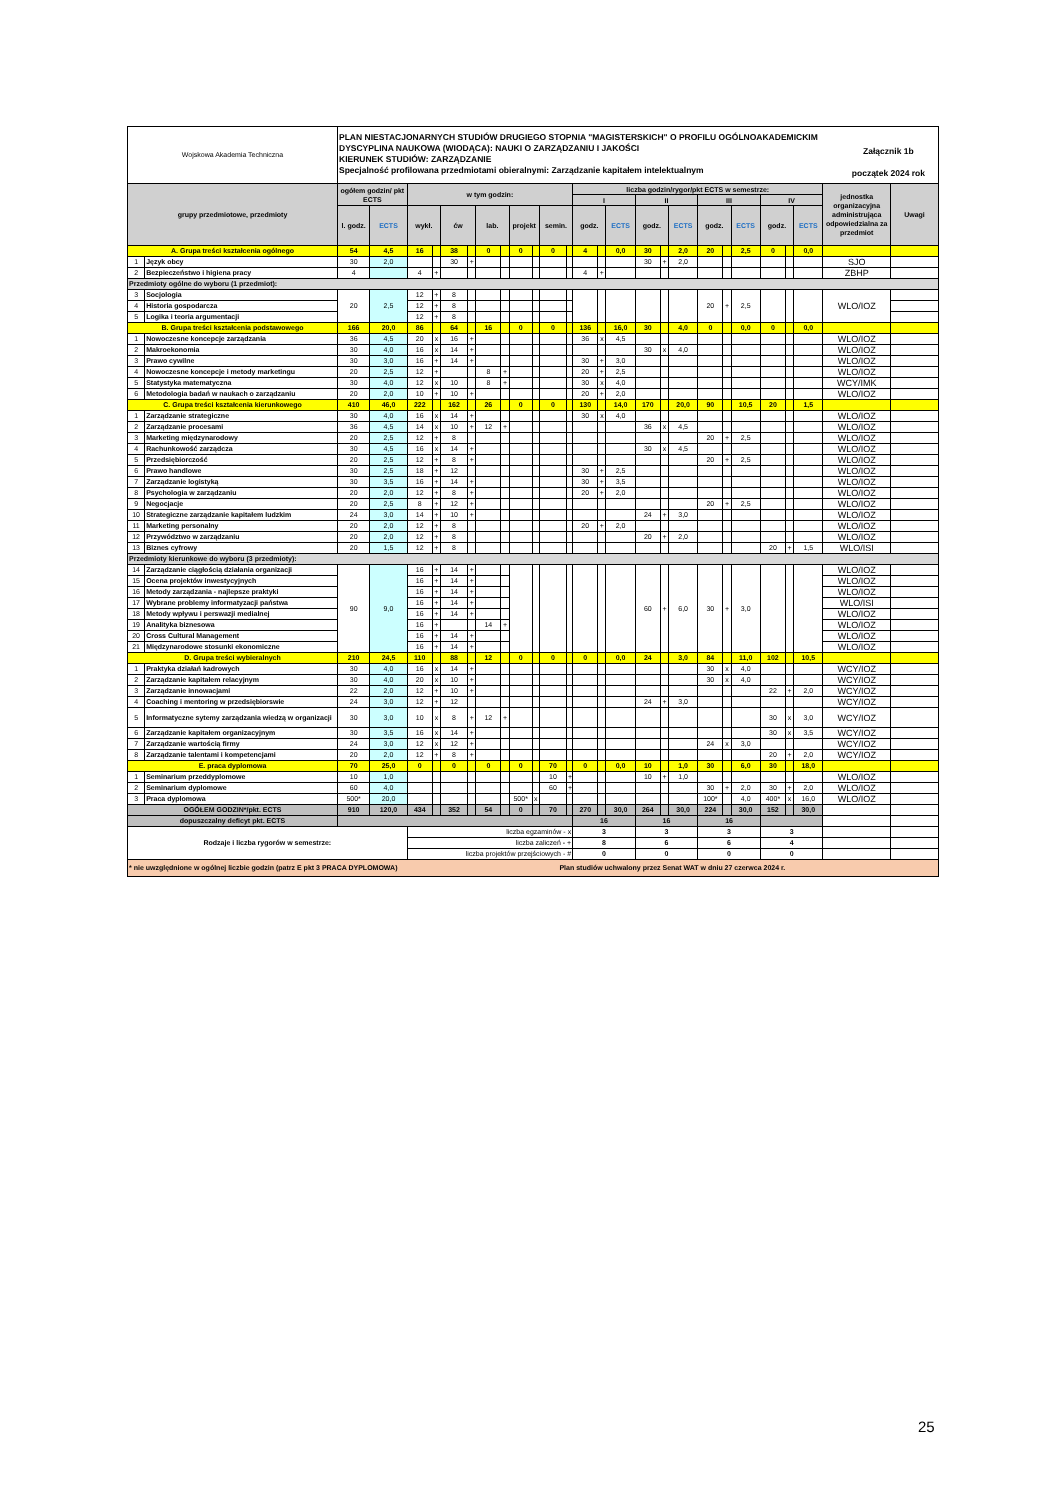| Wojskowa Akademia Techniczna | | PLAN NIESTACJONARNYCH STUDIÓW DRUGIEGO STOPNIA "MAGISTERSKICH" O PROFILU OGÓLNOAKADEMICKIM DYSCYPLINA NAUKOWA (WIODĄCA): NAUKI O ZARZĄDZANIU I JAKOŚCI KIERUNEK STUDIÓW: ZARZĄDZANIE Specjalność profilowana przedmiotami obieralnymi: Zarządzanie kapitałem intelektualnym Załącznik 1b początek 2024 rok | | | | | | | | | | | | | | | | | | | | | | | | | |
| grupy przedmiotowe, przedmioty | | ogółem godzin/ pkt ECTS | | w tym godzin: | | | | | | | | | | liczba godzin/rygor/pkt ECTS w semestrze: | | | | | | | | | | | | jednostka organizacyjna administrująca odpowiedzialna za przedmiot | Uwagi |
| | | | | | | | | | | | | | | I | | | II | | | III | | | IV | | | | |
| | | l. godz. | ECTS | wykł. | | ćw | | lab. | | projekt | | semin. | | godz. | | ECTS | godz. | | ECTS | godz. | | ECTS | godz. | | ECTS | | |
| A. Grupa treści kształcenia ogólnego | | 54 | 4,5 | 16 | | 38 | | 0 | | 0 | | 0 | | 4 | | 0,0 | 30 | | 2,0 | 20 | | 2,5 | 0 | | 0,0 | | |
| 1 | Język obcy | 30 | 2,0 | | | 30 | + | | | | | | | | | | 30 | + | 2,0 | | | | | | | SJO | |
| 2 | Bezpieczeństwo i higiena pracy | 4 | | 4 | + | | | | | | | | | 4 | + | | | | | | | | | | | ZBHP | |
| Przedmioty ogólne do wyboru (1 przedmiot): | | | | | | | | | | | | | | | | | | | | | | | | | | | |
| 3 | Socjologia | 20 | 2,5 | 12 | + | 8 | | | | | | | | | | | | | | 20 | + | 2,5 | | | | WLO/IOZ | |
| 4 | Historia gospodarcza | | | 12 | + | 8 | | | | | | | | | | | | | | | | | | | | | |
| 5 | Logika i teoria argumentacji | | | 12 | + | 8 | | | | | | | | | | | | | | | | | | | | | |
| B. Grupa treści kształcenia podstawowego | | 166 | 20,0 | 86 | | 64 | | 16 | | 0 | | 0 | | 136 | | 16,0 | 30 | | 4,0 | 0 | | 0,0 | 0 | | 0,0 | | |
| 1 | Nowoczesne koncepcje zarządzania | 36 | 4,5 | 20 | x | 16 | + | | | | | | | 36 | x | 4,5 | | | | | | | | | | WLO/IOZ | |
| 2 | Makroekonomia | 30 | 4,0 | 16 | x | 14 | + | | | | | | | | | | 30 | x | 4,0 | | | | | | | WLO/IOZ | |
| 3 | Prawo cywilne | 30 | 3,0 | 16 | + | 14 | + | | | | | | | 30 | + | 3,0 | | | | | | | | | | WLO/IOZ | |
| 4 | Nowoczesne koncepcje i metody marketingu | 20 | 2,5 | 12 | + | | | 8 | + | | | | | 20 | + | 2,5 | | | | | | | | | | WLO/IOZ | |
| 5 | Statystyka matematyczna | 30 | 4,0 | 12 | x | 10 | | 8 | + | | | | | 30 | x | 4,0 | | | | | | | | | | WCY/IMK | |
| 6 | Metodologia badań w naukach o zarządzaniu | 20 | 2,0 | 10 | + | 10 | + | | | | | | | 20 | + | 2,0 | | | | | | | | | | WLO/IOZ | |
| C. Grupa treści kształcenia kierunkowego | | 410 | 46,0 | 222 | | 162 | | 26 | | 0 | | 0 | | 130 | | 14,0 | 170 | | 20,0 | 90 | | 10,5 | 20 | | 1,5 | | |
| 1 | Zarządzanie strategiczne | 30 | 4,0 | 16 | x | 14 | + | | | | | | | 30 | x | 4,0 | | | | | | | | | | WLO/IOZ | |
| 2 | Zarządzanie procesami | 36 | 4,5 | 14 | x | 10 | + | 12 | + | | | | | | | | 36 | x | 4,5 | | | | | | | WLO/IOZ | |
| 3 | Marketing międzynarodowy | 20 | 2,5 | 12 | + | 8 | | | | | | | | | | | | | | 20 | + | 2,5 | | | | WLO/IOZ | |
| 4 | Rachunkowość zarządcza | 30 | 4,5 | 16 | x | 14 | + | | | | | | | | | | 30 | x | 4,5 | | | | | | | WLO/IOZ | |
| 5 | Przedsiębiorczość | 20 | 2,5 | 12 | + | 8 | + | | | | | | | | | | | | | 20 | + | 2,5 | | | | WLO/IOZ | |
| 6 | Prawo handlowe | 30 | 2,5 | 18 | + | 12 | | | | | | | | 30 | + | 2,5 | | | | | | | | | | WLO/IOZ | |
| 7 | Zarządzanie logistyką | 30 | 3,5 | 16 | + | 14 | + | | | | | | | 30 | + | 3,5 | | | | | | | | | | WLO/IOZ | |
| 8 | Psychologia w zarządzaniu | 20 | 2,0 | 12 | + | 8 | + | | | | | | | 20 | + | 2,0 | | | | | | | | | | WLO/IOZ | |
| 9 | Negocjacje | 20 | 2,5 | 8 | + | 12 | + | | | | | | | | | | | | | 20 | + | 2,5 | | | | WLO/IOZ | |
| 10 | Strategiczne zarządzanie kapitałem ludzkim | 24 | 3,0 | 14 | + | 10 | + | | | | | | | | | | 24 | + | 3,0 | | | | | | | WLO/IOZ | |
| 11 | Marketing personalny | 20 | 2,0 | 12 | + | 8 | | | | | | | | 20 | + | 2,0 | | | | | | | | | | WLO/IOZ | |
| 12 | Przywództwo w zarządzaniu | 20 | 2,0 | 12 | + | 8 | | | | | | | | | | | 20 | + | 2,0 | | | | | | | WLO/IOZ | |
| 13 | Biznes cyfrowy | 20 | 1,5 | 12 | + | 8 | | | | | | | | | | | | | | | | | 20 | + | 1,5 | WLO/ISI | |
| Przedmioty kierunkowe do wyboru (3 przedmioty): | | | | | | | | | | | | | | | | | | | | | | | | | | | |
| 14 | Zarządzanie ciągłością działania organizacji | 90 | 9,0 | 16 | + | 14 | + | | | | | | | | | | 60 | + | 6,0 | 30 | + | 3,0 | | | | WLO/IOZ | |
| 15 | Ocena projektów inwestycyjnych | | | 16 | + | 14 | + | | | | | | | | | | | | | | | | | | | WLO/IOZ | |
| 16 | Metody zarządzania - najlepsze praktyki | | | 16 | + | 14 | + | | | | | | | | | | | | | | | | | | | WLO/IOZ | |
| 17 | Wybrane problemy informatyzacji państwa | | | 16 | + | 14 | + | | | | | | | | | | | | | | | | | | | WLO/ISI | |
| 18 | Metody wpływu i perswazji medialnej | | | 16 | + | 14 | + | | | | | | | | | | | | | | | | | | | WLO/IOZ | |
| 19 | Analityka biznesowa | | | 16 | + | | | 14 | + | | | | | | | | | | | | | | | | | WLO/IOZ | |
| 20 | Cross Cultural Management | | | 16 | + | 14 | + | | | | | | | | | | | | | | | | | | | WLO/IOZ | |
| 21 | Międzynarodowe stosunki ekonomiczne | | | 16 | + | 14 | + | | | | | | | | | | | | | | | | | | | WLO/IOZ | |
| D. Grupa treści wybieralnych | | 210 | 24,5 | 110 | | 88 | | 12 | | 0 | | 0 | | 0 | | 0,0 | 24 | | 3,0 | 84 | | 11,0 | 102 | | 10,5 | | |
| 1 | Praktyka działań kadrowych | 30 | 4,0 | 16 | x | 14 | + | | | | | | | | | | | | | 30 | x | 4,0 | | | | WCY/IOZ | |
| 2 | Zarządzanie kapitałem relacyjnym | 30 | 4,0 | 20 | x | 10 | + | | | | | | | | | | | | | 30 | x | 4,0 | | | | WCY/IOZ | |
| 3 | Zarządzanie innowacjami | 22 | 2,0 | 12 | + | 10 | + | | | | | | | | | | | | | | | | 22 | + | 2,0 | WCY/IOZ | |
| 4 | Coaching i mentoring w przedsiębiorswie | 24 | 3,0 | 12 | + | 12 | | | | | | | | | | | 24 | + | 3,0 | | | | | | | WCY/IOZ | |
| 5 | Informatyczne sytemy zarządzania wiedzą w organizacji | 30 | 3,0 | 10 | x | 8 | + | 12 | + | | | | | | | | | | | | | | 30 | x | 3,0 | WCY/IOZ | |
| 6 | Zarządzanie kapitałem organizacyjnym | 30 | 3,5 | 16 | x | 14 | + | | | | | | | | | | | | | | | | 30 | x | 3,5 | WCY/IOZ | |
| 7 | Zarządzanie wartością firmy | 24 | 3,0 | 12 | x | 12 | + | | | | | | | | | | | | | 24 | x | 3,0 | | | | WCY/IOZ | |
| 8 | Zarządzanie talentami i kompetencjami | 20 | 2,0 | 12 | + | 8 | + | | | | | | | | | | | | | | | | 20 | + | 2,0 | WCY/IOZ | |
| E. praca dyplomowa | | 70 | 25,0 | 0 | | 0 | | 0 | | 0 | | 70 | | 0 | | 0,0 | 10 | | 1,0 | 30 | | 6,0 | 30 | | 18,0 | | |
| 1 | Seminarium przeddyplomowe | 10 | 1,0 | | | | | | | | | 10 | + | | | | 10 | + | 1,0 | | | | | | | WLO/IOZ | |
| 2 | Seminarium dyplomowe | 60 | 4,0 | | | | | | | | | 60 | + | | | | | | | 30 | + | 2,0 | 30 | + | 2,0 | WLO/IOZ | |
| 3 | Praca dyplomowa | 500* | 20,0 | | | | | | | 500* | x | | | | | | | | | 100* | | 4,0 | 400* | x | 16,0 | WLO/IOZ | |
| OGÓŁEM GODZIN*/pkt. ECTS | | 910 | 120,0 | 434 | | 352 | | 54 | | 0 | | 70 | | 270 | | 30,0 | 264 | | 30,0 | 224 | | 30,0 | 152 | | 30,0 | | |
| dopuszczalny deficyt pkt. ECTS | | | | | | | | | | | | | | 16 | | | 16 | | | 16 | | | | | | | |
| Rodzaje i liczba rygorów w semestrze: | | | | liczba egzaminów - x | | | | | | | | | | 3 | | | 3 | | | 3 | | | 3 | | | | |
| | | | | liczba zaliczeń - + | | | | | | | | | | 8 | | | 6 | | | 6 | | | 4 | | | | |
| | | | | liczba projektów przejściowych - # | | | | | | | | | | 0 | | | 0 | | | 0 | | | 0 | | | | |
| * nie uwzględnione w ogólnej liczbie godzin (patrz E pkt 3 PRACA DYPLOMOWA) Plan studiów uchwalony przez Senat WAT w dniu 27 czerwca 2024 r. | | | | | | | | | | | | | | | | | | | | | | | | | | | |
25